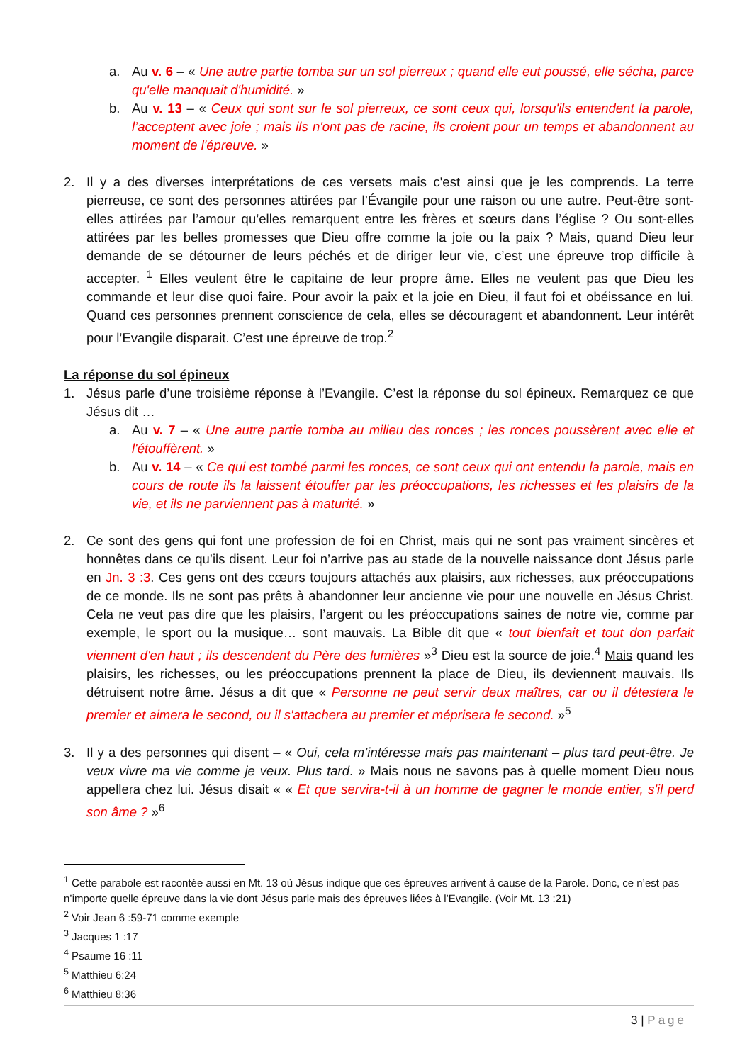a. Au v. 6 – « Une autre partie tomba sur un sol pierreux ; quand elle eut poussé, elle sécha, parce qu'elle manquait d'humidité. »
b. Au v. 13 – « Ceux qui sont sur le sol pierreux, ce sont ceux qui, lorsqu'ils entendent la parole, l’acceptent avec joie ; mais ils n'ont pas de racine, ils croient pour un temps et abandonnent au moment de l'épreuve. »
2. Il y a des diverses interprétations de ces versets mais c'est ainsi que je les comprends. La terre pierreuse, ce sont des personnes attirées par l’Évangile pour une raison ou une autre. Peut-être sont-elles attirées par l’amour qu’elles remarquent entre les frères et sœurs dans l’église ? Ou sont-elles attirées par les belles promesses que Dieu offre comme la joie ou la paix ? Mais, quand Dieu leur demande de se détourner de leurs péchés et de diriger leur vie, c’est une épreuve trop difficile à accepter. <sup>1</sup> Elles veulent être le capitaine de leur propre âme. Elles ne veulent pas que Dieu les commande et leur dise quoi faire. Pour avoir la paix et la joie en Dieu, il faut foi et obéissance en lui. Quand ces personnes prennent conscience de cela, elles se découragent et abandonnent. Leur intérêt pour l’Evangile disparait. C’est une épreuve de trop.<sup>2</sup>
La réponse du sol épineux
1. Jésus parle d’une troisième réponse à l’Evangile. C’est la réponse du sol épineux. Remarquez ce que Jésus dit …
a. Au v. 7 – « Une autre partie tomba au milieu des ronces ; les ronces poussèrent avec elle et l'étouffèrent. »
b. Au v. 14 – « Ce qui est tombé parmi les ronces, ce sont ceux qui ont entendu la parole, mais en cours de route ils la laissent étouffer par les préoccupations, les richesses et les plaisirs de la vie, et ils ne parviennent pas à maturité. »
2. Ce sont des gens qui font une profession de foi en Christ, mais qui ne sont pas vraiment sincères et honnêtes dans ce qu’ils disent. Leur foi n’arrive pas au stade de la nouvelle naissance dont Jésus parle en Jn. 3 :3. Ces gens ont des cœurs toujours attachés aux plaisirs, aux richesses, aux préoccupations de ce monde. Ils ne sont pas prêts à abandonner leur ancienne vie pour une nouvelle en Jésus Christ. Cela ne veut pas dire que les plaisirs, l’argent ou les préoccupations saines de notre vie, comme par exemple, le sport ou la musique… sont mauvais. La Bible dit que « tout bienfait et tout don parfait viennent d'en haut ; ils descendent du Père des lumières »<sup>3</sup> Dieu est la source de joie.<sup>4</sup> Mais quand les plaisirs, les richesses, ou les préoccupations prennent la place de Dieu, ils deviennent mauvais. Ils détruisent notre âme. Jésus a dit que « Personne ne peut servir deux maîtres, car ou il détestera le premier et aimera le second, ou il s'attachera au premier et méprisera le second. »<sup>5</sup>
3. Il y a des personnes qui disent – « Oui, cela m’intéresse mais pas maintenant – plus tard peut-être. Je veux vivre ma vie comme je veux. Plus tard. » Mais nous ne savons pas à quelle moment Dieu nous appellera chez lui. Jésus disait « « Et que servira-t-il à un homme de gagner le monde entier, s'il perd son âme ? »<sup>6</sup>
<sup>1</sup> Cette parabole est racontée aussi en Mt. 13 où Jésus indique que ces épreuves arrivent à cause de la Parole. Donc, ce n’est pas n’importe quelle épreuve dans la vie dont Jésus parle mais des épreuves liées à l’Evangile. (Voir Mt. 13 :21)
<sup>2</sup> Voir Jean 6 :59-71 comme exemple
<sup>3</sup> Jacques 1 :17
<sup>4</sup> Psaume 16 :11
<sup>5</sup> Matthieu 6:24
<sup>6</sup> Matthieu 8:36
3 | Page